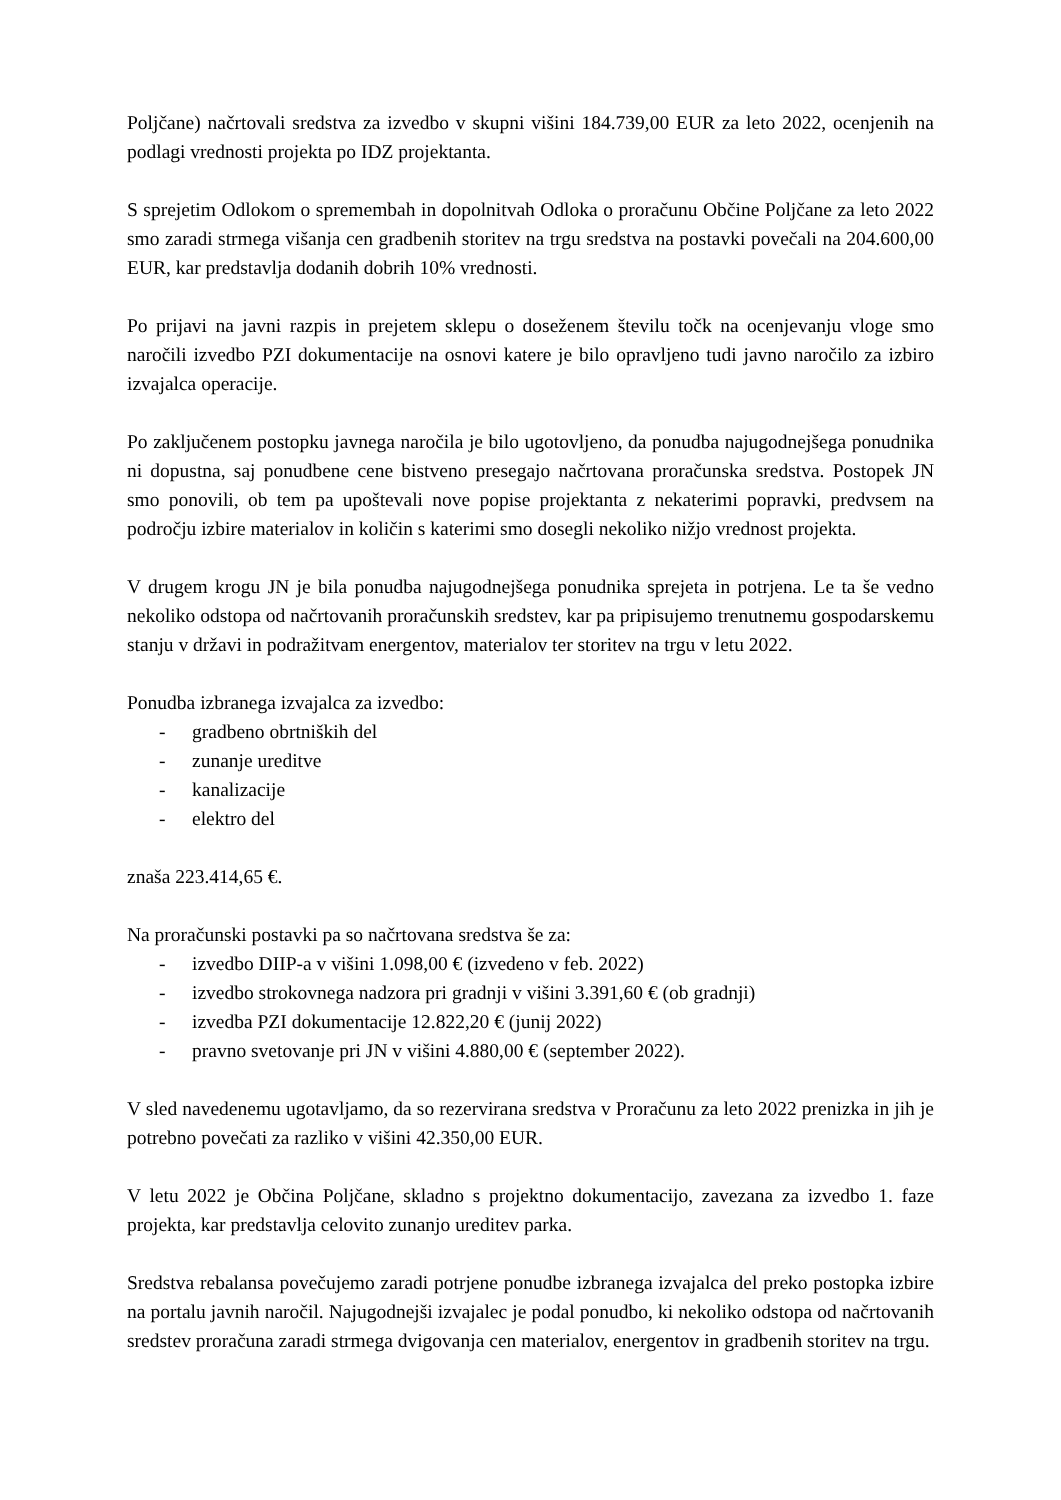Poljčane) načrtovali sredstva za izvedbo v skupni višini 184.739,00 EUR za leto 2022, ocenjenih na podlagi vrednosti projekta po IDZ projektanta.
S sprejetim Odlokom o spremembah in dopolnitvah Odloka o proračunu Občine Poljčane za leto 2022 smo zaradi strmega višanja cen gradbenih storitev na trgu sredstva na postavki povečali na 204.600,00 EUR, kar predstavlja dodanih dobrih 10% vrednosti.
Po prijavi na javni razpis in prejetem sklepu o doseženem številu točk na ocenjevanju vloge smo naročili izvedbo PZI dokumentacije na osnovi katere je bilo opravljeno tudi javno naročilo za izbiro izvajalca operacije.
Po zaključenem postopku javnega naročila je bilo ugotovljeno, da ponudba najugodnejšega ponudnika ni dopustna, saj ponudbene cene bistveno presegajo načrtovana proračunska sredstva. Postopek JN smo ponovili, ob tem pa upoštevali nove popise projektanta z nekaterimi popravki, predvsem na področju izbire materialov in količin s katerimi smo dosegli nekoliko nižjo vrednost projekta.
V drugem krogu JN je bila ponudba najugodnejšega ponudnika sprejeta in potrjena. Le ta še vedno nekoliko odstopa od načrtovanih proračunskih sredstev, kar pa pripisujemo trenutnemu gospodarskemu stanju v državi in podražitvam energentov, materialov ter storitev na trgu v letu 2022.
Ponudba izbranega izvajalca za izvedbo:
- gradbeno obrtniških del
- zunanje ureditve
- kanalizacije
- elektro del
znaša 223.414,65 €.
Na proračunski postavki pa so načrtovana sredstva še za:
- izvedbo DIIP-a v višini 1.098,00 € (izvedeno v feb. 2022)
- izvedbo strokovnega nadzora pri gradnji v višini 3.391,60 € (ob gradnji)
- izvedba PZI dokumentacije 12.822,20 € (junij 2022)
- pravno svetovanje pri JN v višini 4.880,00 € (september 2022).
V sled navedenemu ugotavljamo, da so rezervirana sredstva v Proračunu za leto 2022 prenizka in jih je potrebno povečati za razliko v višini 42.350,00 EUR.
V letu 2022 je Občina Poljčane, skladno s projektno dokumentacijo, zavezana za izvedbo 1. faze projekta, kar predstavlja celovito zunanjo ureditev parka.
Sredstva rebalansa povečujemo zaradi potrjene ponudbe izbranega izvajalca del preko postopka izbire na portalu javnih naročil. Najugodnejši izvajalec je podal ponudbo, ki nekoliko odstopa od načrtovanih sredstev proračuna zaradi strmega dvigovanja cen materialov, energentov in gradbenih storitev na trgu.